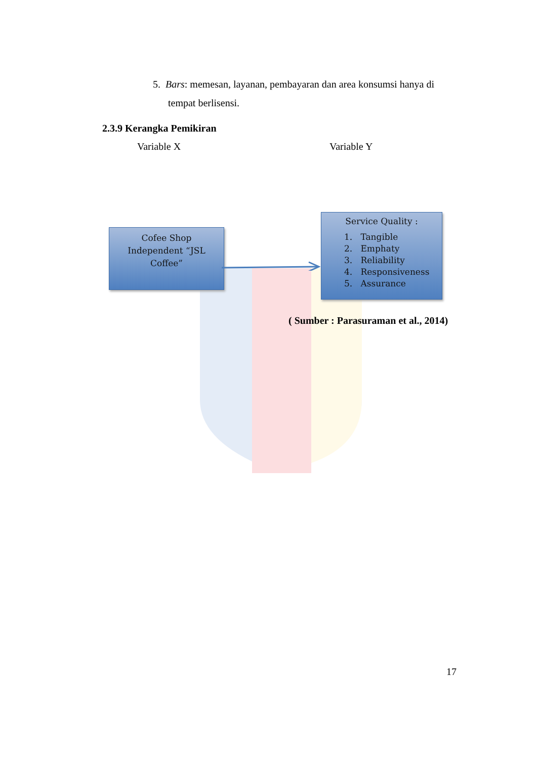5. Bars: memesan, layanan, pembayaran dan area konsumsi hanya di
tempat berlisensi.
2.3.9 Kerangka Pemikiran
Variable X Variable Y
Cofee Shop
Independent “JSL
Coffee”
Service Quality :
1. Tangible
2. Emphaty
3. Reliability
4. Responsiveness
5. Assurance
( Sumber : Parasuraman et al., 2014)
17